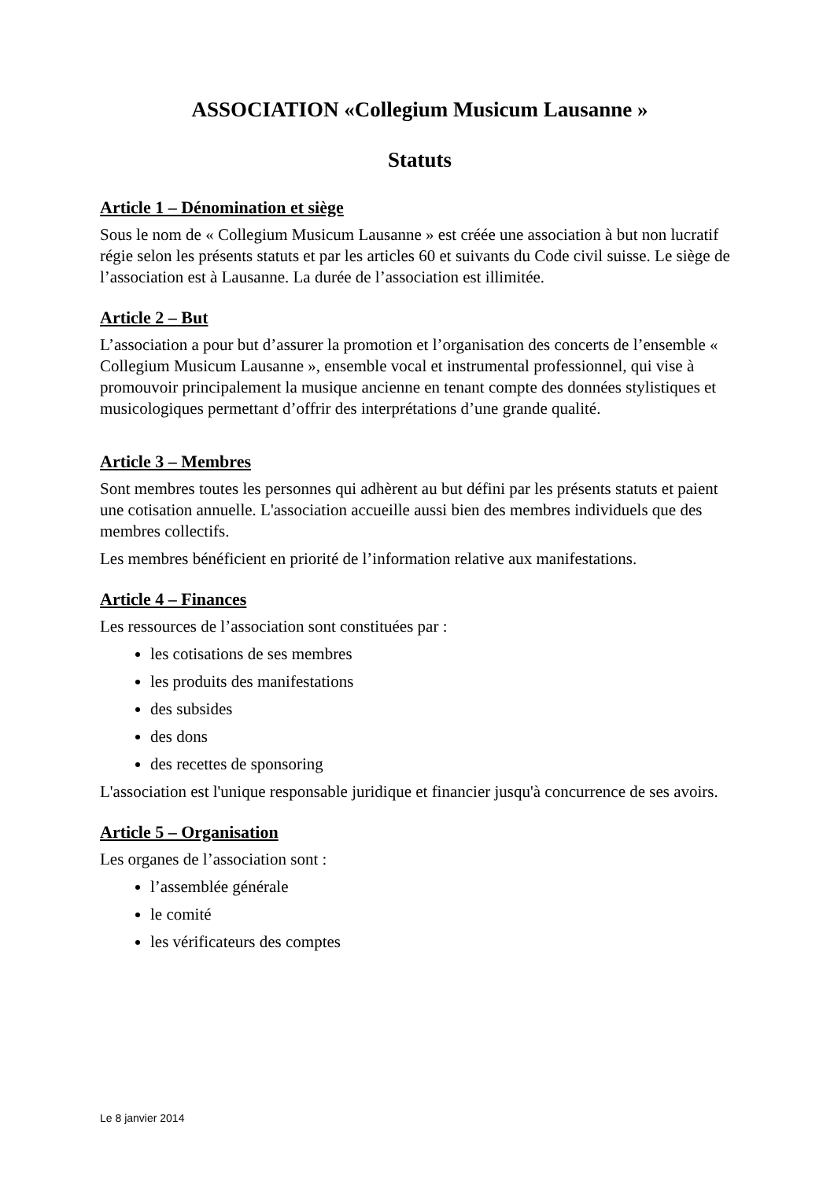ASSOCIATION «Collegium Musicum Lausanne »
Statuts
Article 1 – Dénomination et siège
Sous le nom de « Collegium Musicum Lausanne » est créée une association à but non lucratif régie selon les présents statuts et par les articles 60 et suivants du Code civil suisse. Le siège de l’association est à Lausanne. La durée de l’association est illimitée.
Article 2 – But
L’association a pour but d’assurer la promotion et l’organisation des concerts de l’ensemble « Collegium Musicum Lausanne », ensemble vocal et instrumental professionnel, qui vise à promouvoir principalement la musique ancienne en tenant compte des données stylistiques et musicologiques permettant d’offrir des interprétations d’une grande qualité.
Article 3 – Membres
Sont membres toutes les personnes qui adhèrent au but défini par les présents statuts et paient une cotisation annuelle. L'association accueille aussi bien des membres individuels que des membres collectifs.
Les membres bénéficient en priorité de l’information relative aux manifestations.
Article 4 – Finances
Les ressources de l’association sont constituées par :
les cotisations de ses membres
les produits des manifestations
des subsides
des dons
des recettes de sponsoring
L'association est l'unique responsable juridique et financier jusqu'à concurrence de ses avoirs.
Article 5 – Organisation
Les organes de l’association sont :
l’assemblée générale
le comité
les vérificateurs des comptes
Le 8 janvier 2014